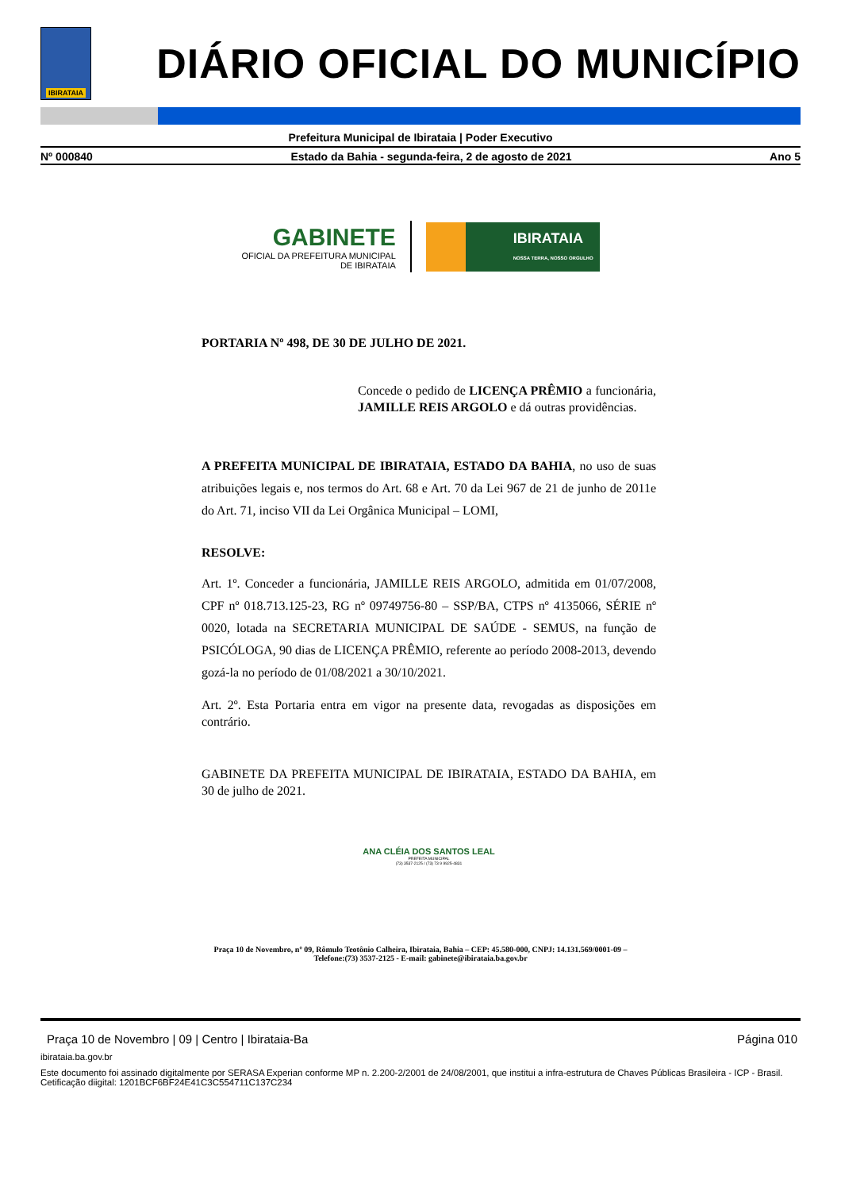IBIRATAIA
DIÁRIO OFICIAL DO MUNICÍPIO
Prefeitura Municipal de Ibirataia | Poder Executivo
Nº 000840 Estado da Bahia - segunda-feira, 2 de agosto de 2021 Ano 5
GABINETE
OFICIAL DA PREFEITURA MUNICIPAL
DE IBIRATAIA
IBIRATAIA
NOSSA TERRA, NOSSO ORGULHO
PORTARIA Nº 498, DE 30 DE JULHO DE 2021.
Concede o pedido de LICENÇA PRÊMIO a funcionária, JAMILLE REIS ARGOLO e dá outras providências.
A PREFEITA MUNICIPAL DE IBIRATAIA, ESTADO DA BAHIA, no uso de suas atribuições legais e, nos termos do Art. 68 e Art. 70 da Lei 967 de 21 de junho de 2011e do Art. 71, inciso VII da Lei Orgânica Municipal – LOMI,
RESOLVE:
Art. 1º. Conceder a funcionária, JAMILLE REIS ARGOLO, admitida em 01/07/2008, CPF nº 018.713.125-23, RG nº 09749756-80 – SSP/BA, CTPS nº 4135066, SÉRIE nº 0020, lotada na SECRETARIA MUNICIPAL DE SAÚDE - SEMUS, na função de PSICÓLOGA, 90 dias de LICENÇA PRÊMIO, referente ao período 2008-2013, devendo gozá-la no período de 01/08/2021 a 30/10/2021.
Art. 2º. Esta Portaria entra em vigor na presente data, revogadas as disposições em contrário.
GABINETE DA PREFEITA MUNICIPAL DE IBIRATAIA, ESTADO DA BAHIA, em 30 de julho de 2021.
ANA CLÉIA DOS SANTOS LEAL
PREFEITA MUNICIPAL
(73) 3537-2125 / (73) 73 9 9925-4831
Praça 10 de Novembro, nº 09, Rômulo Teotônio Calheira, Ibirataia, Bahia – CEP: 45.580-000, CNPJ: 14.131.569/0001-09 –
Telefone:(73) 3537-2125 - E-mail: gabinete@ibirataia.ba.gov.br
Praça 10 de Novembro | 09 | Centro | Ibirataia-Ba Página 010
ibirataia.ba.gov.br
Este documento foi assinado digitalmente por SERASA Experian conforme MP n. 2.200-2/2001 de 24/08/2001, que institui a infra-estrutura de Chaves Públicas Brasileira - ICP - Brasil. Cetificação diigital: 1201BCF6BF24E41C3C554711C137C234